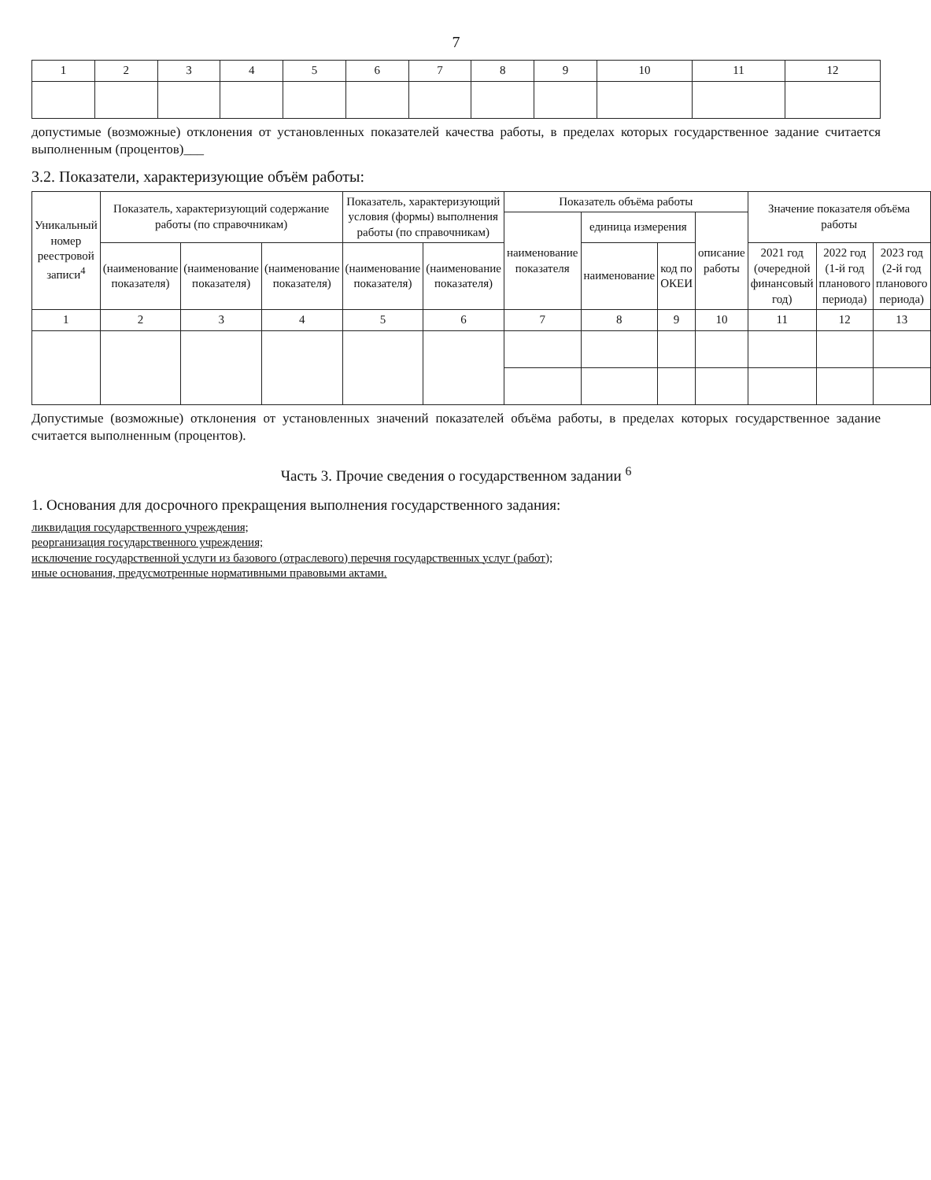7
| 1 | 2 | 3 | 4 | 5 | 6 | 7 | 8 | 9 | 10 | 11 | 12 |
допустимые (возможные) отклонения от установленных показателей качества работы, в пределах которых государственное задание считается выполненным (процентов)___
3.2. Показатели, характеризующие объём работы:
| Уникальный номер реестровой записи<sup>4</sup> | Показатель, характеризующий содержание работы (по справочникам) | | | Показатель, характеризующий условия (формы) выполнения работы (по справочникам) | | Показатель объёма работы | | | | Значение показателя объёма работы | | |
| --- | --- | --- | --- | --- | --- | --- | --- | --- | --- | --- | --- | --- |
| | | | | | | наименование показателя | единица измерения | | описание работы | | | |
| | (наименование показателя) | (наименование показателя) | (наименование показателя) | (наименование показателя) | (наименование показателя) | | наименование | код по ОКЕИ | | 2021 год (очередной финансовый год) | 2022 год (1-й год планового периода) | 2023 год (2-й год планового периода) |
| 1 | 2 | 3 | 4 | 5 | 6 | 7 | 8 | 9 | 10 | 11 | 12 | 13 |
Допустимые (возможные) отклонения от установленных значений показателей объёма работы, в пределах которых государственное задание считается выполненным (процентов).
Часть 3. Прочие сведения о государственном задании <sup>6</sup>
1. Основания для досрочного прекращения выполнения государственного задания:
ликвидация государственного учреждения;
реорганизация государственного учреждения;
исключение государственной услуги из базового (отраслевого) перечня государственных услуг (работ);
иные основания, предусмотренные нормативными правовыми актами.